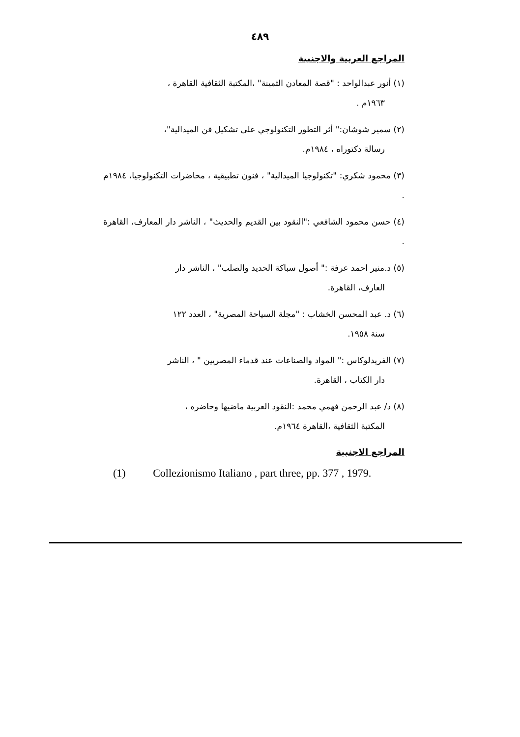٤٨٩
المراجع العربية والاجنبية
(١) أنور عبدالواحد : "قصة المعادن الثمينة" ،المكتبة الثقافية القاهرة ،
١٩٦٣م .
(٢) سمير شوشان:" أثر التطور التكنولوجي على تشكيل فن الميدالية"،
رسالة دكتوراه ، ١٩٨٤م.
(٣) محمود شكري: "تكنولوجيا الميدالية" ، فنون تطبيقية ، محاضرات التكنولوجيا، ١٩٨٤م .
(٤) حسن محمود الشافعي :"النقود بين القديم والحديث" ، الناشر دار المعارف، القاهرة .
(٥) د.منير احمد عرفة :" أصول سباكة الحديد والصلب" ، الناشر دار
العارف، القاهرة.
(٦) د. عبد المحسن الخشاب : "مجلة السياحة المصرية" ، العدد ١٢٢
سنة ١٩٥٨.
(٧) الفريدلوكاس :" المواد والصناعات عند قدماء المصريين " ، الناشر
دار الكتاب ، القاهرة.
(٨) د/ عبد الرحمن فهمي محمد :النقود العربية ماضيها وحاضره ،
المكتبة الثقافية ،القاهرة ١٩٦٤م.
المراجع الاجنبية
(1) Collezionismo Italiano , part three, pp. 377 , 1979.